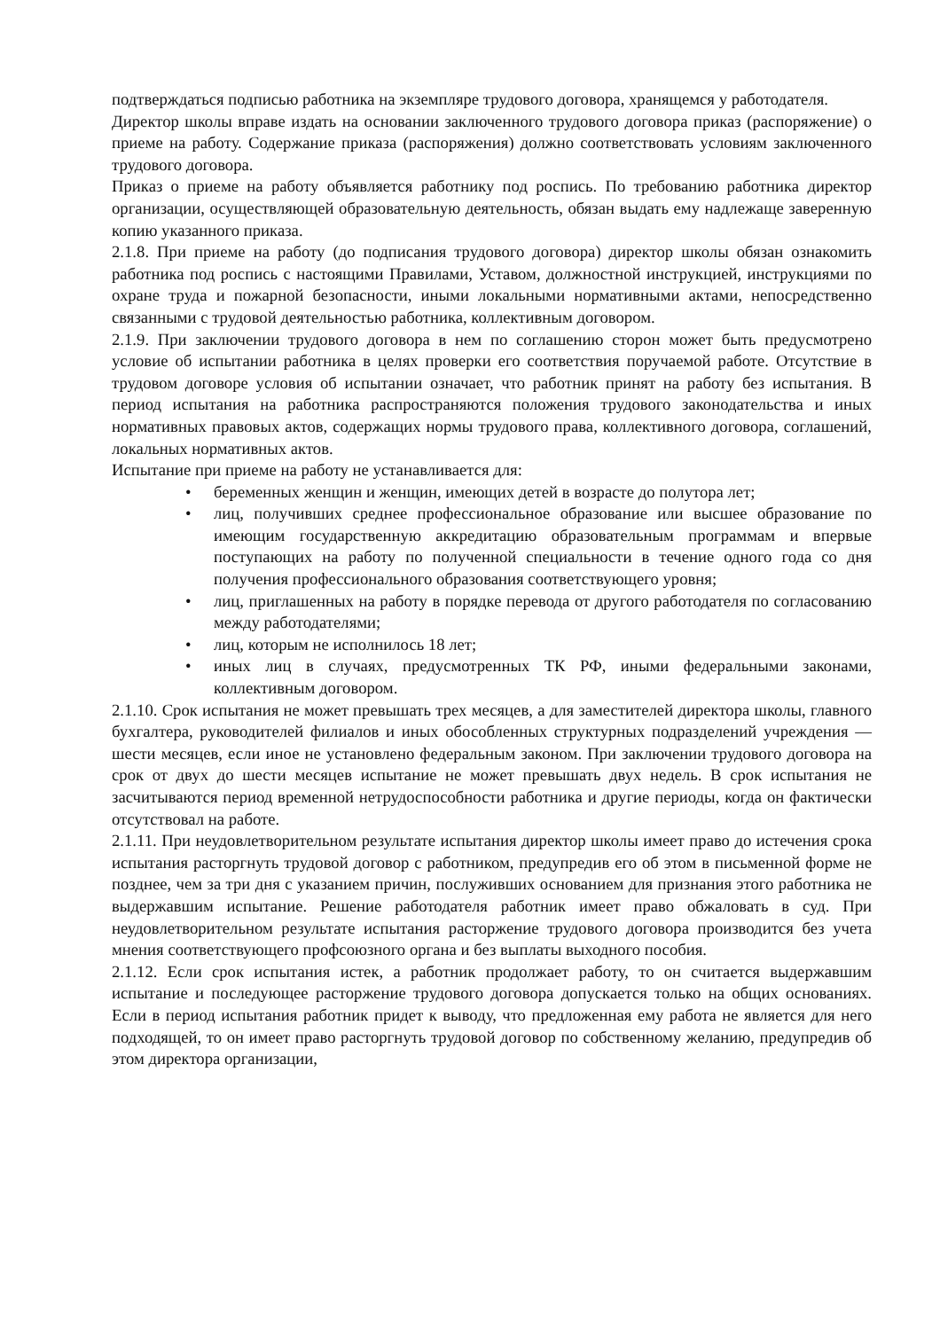подтверждаться подписью работника на экземпляре трудового договора, хранящемся у работодателя.
Директор школы вправе издать на основании заключенного трудового договора приказ (распоряжение) о приеме на работу. Содержание приказа (распоряжения) должно соответствовать условиям заключенного трудового договора.
Приказ о приеме на работу объявляется работнику под роспись. По требованию работника директор организации, осуществляющей образовательную деятельность, обязан выдать ему надлежаще заверенную копию указанного приказа.
2.1.8. При приеме на работу (до подписания трудового договора) директор школы обязан ознакомить работника под роспись с настоящими Правилами, Уставом, должностной инструкцией, инструкциями по охране труда и пожарной безопасности, иными локальными нормативными актами, непосредственно связанными с трудовой деятельностью работника, коллективным договором.
2.1.9. При заключении трудового договора в нем по соглашению сторон может быть предусмотрено условие об испытании работника в целях проверки его соответствия поручаемой работе. Отсутствие в трудовом договоре условия об испытании означает, что работник принят на работу без испытания. В период испытания на работника распространяются положения трудового законодательства и иных нормативных правовых актов, содержащих нормы трудового права, коллективного договора, соглашений, локальных нормативных актов.
Испытание при приеме на работу не устанавливается для:
• беременных женщин и женщин, имеющих детей в возрасте до полутора лет;
• лиц, получивших среднее профессиональное образование или высшее образование по имеющим государственную аккредитацию образовательным программам и впервые поступающих на работу по полученной специальности в течение одного года со дня получения профессионального образования соответствующего уровня;
• лиц, приглашенных на работу в порядке перевода от другого работодателя по согласованию между работодателями;
• лиц, которым не исполнилось 18 лет;
• иных лиц в случаях, предусмотренных ТК РФ, иными федеральными законами, коллективным договором.
2.1.10. Срок испытания не может превышать трех месяцев, а для заместителей директора школы, главного бухгалтера, руководителей филиалов и иных обособленных структурных подразделений учреждения — шести месяцев, если иное не установлено федеральным законом. При заключении трудового договора на срок от двух до шести месяцев испытание не может превышать двух недель. В срок испытания не засчитываются период временной нетрудоспособности работника и другие периоды, когда он фактически отсутствовал на работе.
2.1.11. При неудовлетворительном результате испытания директор школы имеет право до истечения срока испытания расторгнуть трудовой договор с работником, предупредив его об этом в письменной форме не позднее, чем за три дня с указанием причин, послуживших основанием для признания этого работника не выдержавшим испытание. Решение работодателя работник имеет право обжаловать в суд. При неудовлетворительном результате испытания расторжение трудового договора производится без учета мнения соответствующего профсоюзного органа и без выплаты выходного пособия.
2.1.12. Если срок испытания истек, а работник продолжает работу, то он считается выдержавшим испытание и последующее расторжение трудового договора допускается только на общих основаниях. Если в период испытания работник придет к выводу, что предложенная ему работа не является для него подходящей, то он имеет право расторгнуть трудовой договор по собственному желанию, предупредив об этом директора организации,